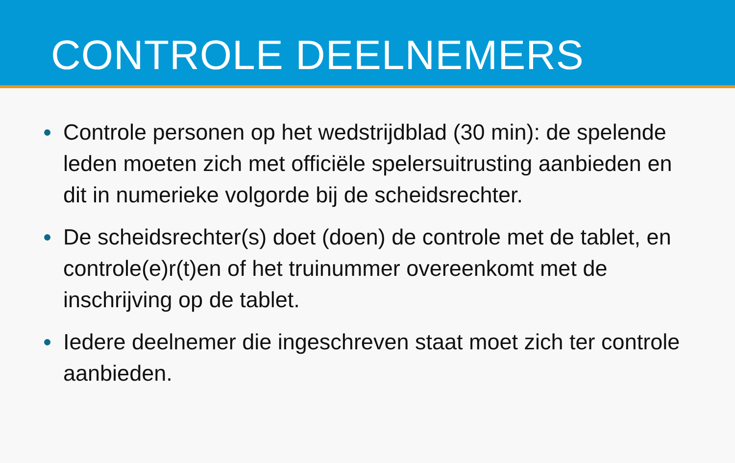CONTROLE DEELNEMERS
Controle personen op het wedstrijdblad (30 min): de spelende leden moeten zich met officiële spelersuitrusting aanbieden en dit in numerieke volgorde bij de scheidsrechter.
De scheidsrechter(s) doet (doen) de controle met de tablet, en controle(e)r(t)en of het truinummer overeenkomt met de inschrijving op de tablet.
Iedere deelnemer die ingeschreven staat moet zich ter controle aanbieden.